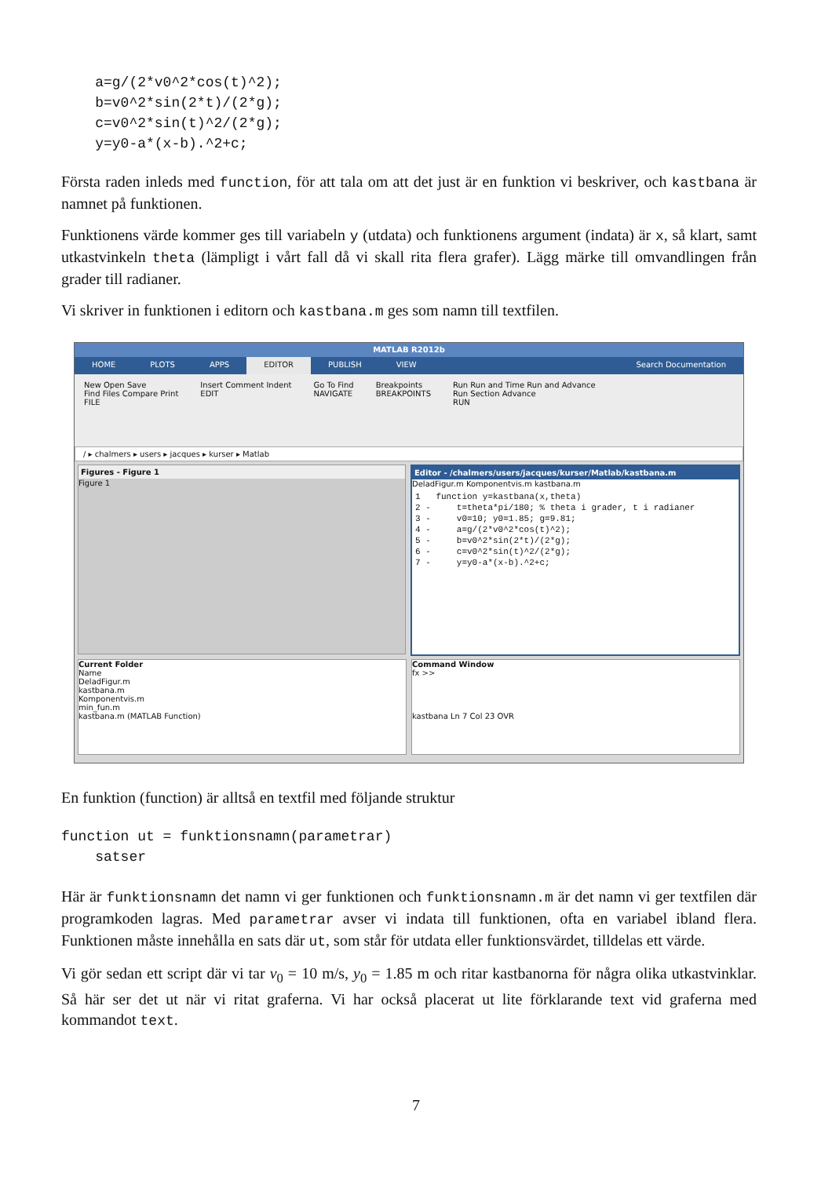a=g/(2*v0^2*cos(t)^2);
    b=v0^2*sin(2*t)/(2*g);
    c=v0^2*sin(t)^2/(2*g);
    y=y0-a*(x-b).^2+c;
Första raden inleds med function, för att tala om att det just är en funktion vi beskriver, och kastbana är namnet på funktionen.
Funktionens värde kommer ges till variabeln y (utdata) och funktionens argument (indata) är x, så klart, samt utkastvinkeln theta (lämpligt i vårt fall då vi skall rita flera grafer). Lägg märke till omvandlingen från grader till radianer.
Vi skriver in funktionen i editorn och kastbana.m ges som namn till textfilen.
MATLAB R2012b
HOME PLOTS APPS EDITOR PUBLISH VIEW Search Documentation
New Open Save
Find Files Compare Print
FILE
Insert Comment Indent
EDIT
Go To Find
NAVIGATE
Breakpoints
BREAKPOINTS
Run Run and Time Run and Advance
Run Section Advance
RUN
/ ▸ chalmers ▸ users ▸ jacques ▸ kurser ▸ Matlab
Figures - Figure 1
Figure 1
Editor - /chalmers/users/jacques/kurser/Matlab/kastbana.m
DeladFigur.m Komponentvis.m kastbana.m
1   function y=kastbana(x,theta)
2 -     t=theta*pi/180; % theta i grader, t i radianer
3 -     v0=10; y0=1.85; g=9.81;
4 -     a=g/(2*v0^2*cos(t)^2);
5 -     b=v0^2*sin(2*t)/(2*g);
6 -     c=v0^2*sin(t)^2/(2*g);
7 -     y=y0-a*(x-b).^2+c;
Current Folder
Name
DeladFigur.m
kastbana.m
Komponentvis.m
min_fun.m
kastbana.m (MATLAB Function)
Command Window
fx >>
kastbana Ln 7 Col 23 OVR
En funktion (function) är alltså en textfil med följande struktur
function ut = funktionsnamn(parametrar)
    satser
Här är funktionsnamn det namn vi ger funktionen och funktionsnamn.m är det namn vi ger textfilen där programkoden lagras. Med parametrar avser vi indata till funktionen, ofta en variabel ibland flera. Funktionen måste innehålla en sats där ut, som står för utdata eller funktionsvärdet, tilldelas ett värde.
Vi gör sedan ett script där vi tar v<sub>0</sub> = 10 m/s, y<sub>0</sub> = 1.85 m och ritar kastbanorna för några olika utkastvinklar. Så här ser det ut när vi ritat graferna. Vi har också placerat ut lite förklarande text vid graferna med kommandot text.
7